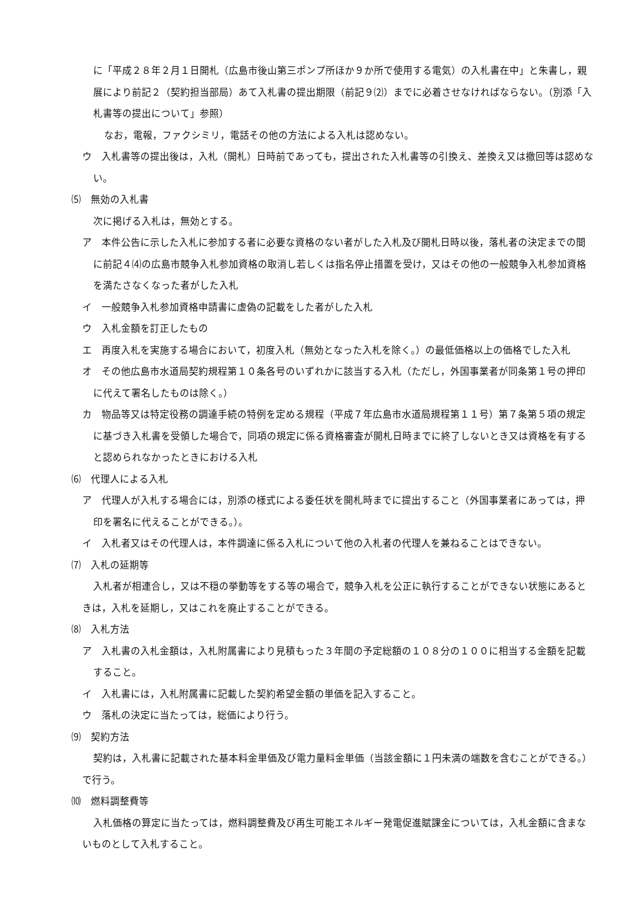に「平成２８年２月１日開札（広島市後山第三ポンプ所ほか９か所で使用する電気）の入札書在中」と朱書し，親展により前記２（契約担当部局）あて入札書の提出期限（前記９⑵）までに必着させなければならない。（別添「入札書等の提出について」参照）
なお，電報，ファクシミリ，電話その他の方法による入札は認めない。
ウ　入札書等の提出後は，入札（開札）日時前であっても，提出された入札書等の引換え、差換え又は撤回等は認めない。
⑸　無効の入札書
次に掲げる入札は，無効とする。
ア　本件公告に示した入札に参加する者に必要な資格のない者がした入札及び開札日時以後，落札者の決定までの間に前記４⑷の広島市競争入札参加資格の取消し若しくは指名停止措置を受け，又はその他の一般競争入札参加資格を満たさなくなった者がした入札
イ　一般競争入札参加資格申請書に虚偽の記載をした者がした入札
ウ　入札金額を訂正したもの
エ　再度入札を実施する場合において，初度入札（無効となった入札を除く。）の最低価格以上の価格でした入札
オ　その他広島市水道局契約規程第１０条各号のいずれかに該当する入札（ただし，外国事業者が同条第１号の押印に代えて署名したものは除く。）
カ　物品等又は特定役務の調達手続の特例を定める規程（平成７年広島市水道局規程第１１号）第７条第５項の規定に基づき入札書を受領した場合で，同項の規定に係る資格審査が開札日時までに終了しないとき又は資格を有すると認められなかったときにおける入札
⑹　代理人による入札
ア　代理人が入札する場合には，別添の様式による委任状を開札時までに提出すること（外国事業者にあっては，押印を署名に代えることができる。）。
イ　入札者又はその代理人は，本件調達に係る入札について他の入札者の代理人を兼ねることはできない。
⑺　入札の延期等
入札者が相連合し，又は不穏の挙動等をする等の場合で，競争入札を公正に執行することができない状態にあるときは，入札を延期し，又はこれを廃止することができる。
⑻　入札方法
ア　入札書の入札金額は，入札附属書により見積もった３年間の予定総額の１０８分の１００に相当する金額を記載すること。
イ　入札書には，入札附属書に記載した契約希望金額の単価を記入すること。
ウ　落札の決定に当たっては，総価により行う。
⑼　契約方法
契約は，入札書に記載された基本料金単価及び電力量料金単価（当該金額に１円未満の端数を含むことができる。）で行う。
⑽　燃料調整費等
入札価格の算定に当たっては，燃料調整費及び再生可能エネルギー発電促進賦課金については，入札金額に含まないものとして入札すること。